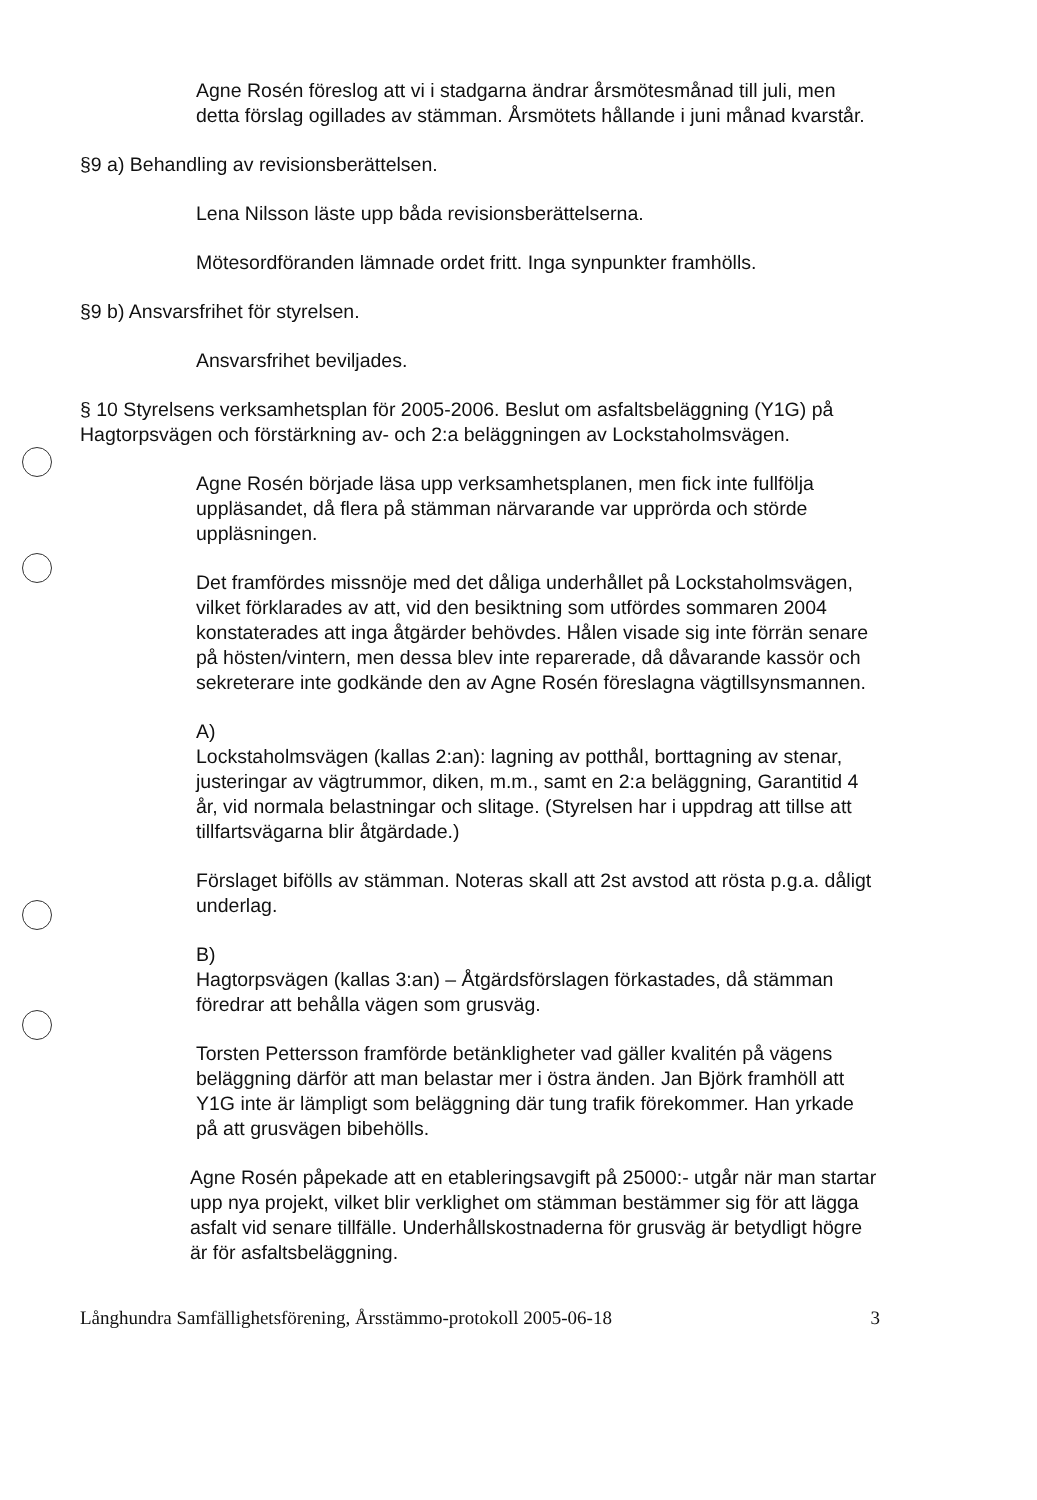Agne Rosén föreslog att vi i stadgarna ändrar årsmötesmånad till juli, men detta förslag ogillades av stämman. Årsmötets hållande i juni månad kvarstår.
§9 a) Behandling av revisionsberättelsen.
Lena Nilsson läste upp båda revisionsberättelserna.
Mötesordföranden lämnade ordet fritt. Inga synpunkter framhölls.
§9 b) Ansvarsfrihet för styrelsen.
Ansvarsfrihet beviljades.
§ 10 Styrelsens verksamhetsplan för 2005-2006. Beslut om asfaltsbeläggning (Y1G) på Hagtorpsvägen och förstärkning av- och 2:a beläggningen av Lockstaholmsvägen.
Agne Rosén började läsa upp verksamhetsplanen, men fick inte fullfölja uppläsandet, då flera på stämman närvarande var upprörda och störde uppläsningen.
Det framfördes missnöje med det dåliga underhållet på Lockstaholmsvägen, vilket förklarades av att, vid den besiktning som utfördes sommaren 2004 konstaterades att inga åtgärder behövdes. Hålen visade sig inte förrän senare på hösten/vintern, men dessa blev inte reparerade, då dåvarande kassör och sekreterare inte godkände den av Agne Rosén föreslagna vägtillsynsmannen.
A)
Lockstaholmsvägen (kallas 2:an): lagning av potthål, borttagning av stenar, justeringar av vägtrummor, diken, m.m., samt en 2:a beläggning, Garantitid 4 år, vid normala belastningar och slitage. (Styrelsen har i uppdrag att tillse att tillfartsvägarna blir åtgärdade.)
Förslaget bifölls av stämman. Noteras skall att 2st avstod att rösta p.g.a. dåligt underlag.
B)
Hagtorpsvägen (kallas 3:an) – Åtgärdsförslagen förkastades, då stämman föredrar att behålla vägen som grusväg.
Torsten Pettersson framförde betänkligheter vad gäller kvalitén på vägens beläggning därför att man belastar mer i östra änden. Jan Björk framhöll att Y1G inte är lämpligt som beläggning där tung trafik förekommer. Han yrkade på att grusvägen bibehölls.
Agne Rosén påpekade att en etableringsavgift på 25000:- utgår när man startar upp nya projekt, vilket blir verklighet om stämman bestämmer sig för att lägga asfalt vid senare tillfälle. Underhållskostnaderna för grusväg är betydligt högre är för asfaltsbeläggning.
Långhundra Samfällighetsförening, Årsstämmo-protokoll 2005-06-18 3